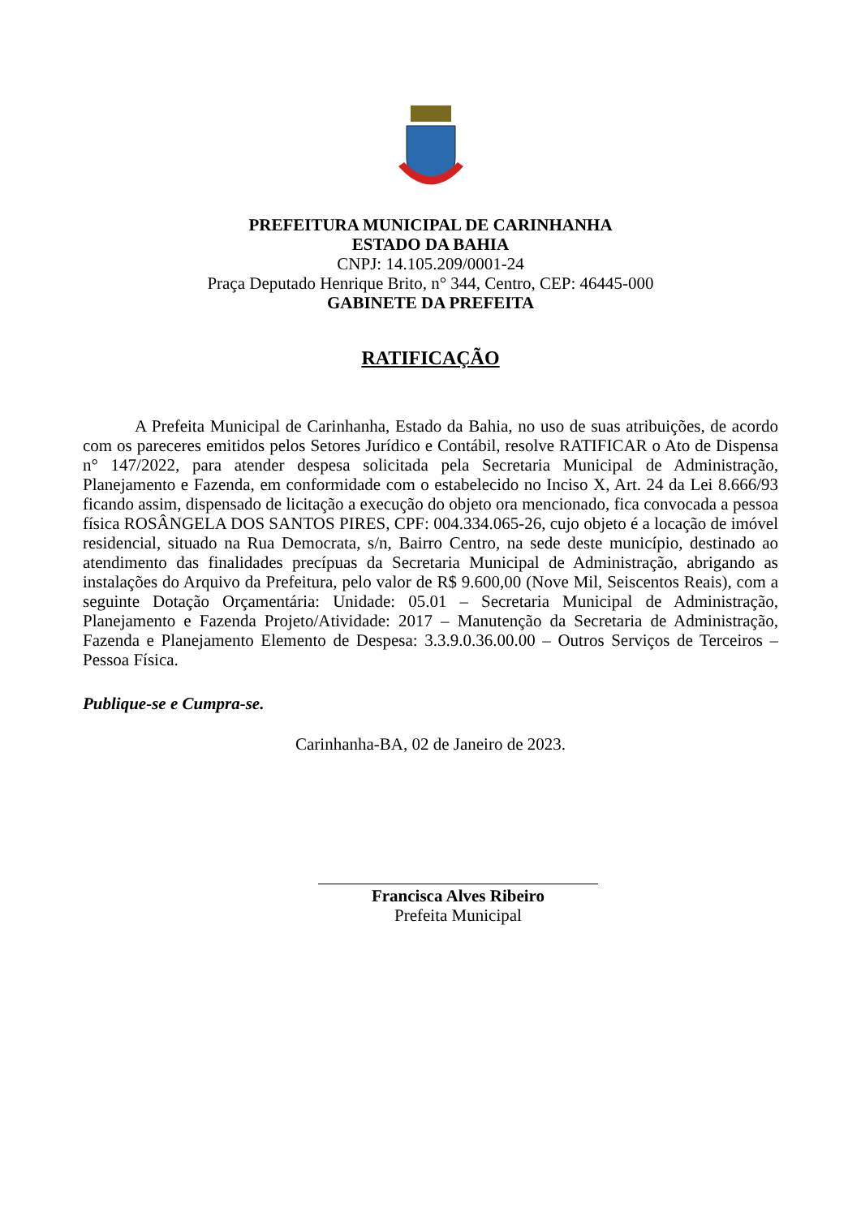PREFEITURA MUNICIPAL DE CARINHANHA
ESTADO DA BAHIA
CNPJ: 14.105.209/0001-24
Praça Deputado Henrique Brito, n° 344, Centro, CEP: 46445-000
GABINETE DA PREFEITA
RATIFICAÇÃO
A Prefeita Municipal de Carinhanha, Estado da Bahia, no uso de suas atribuições, de acordo com os pareceres emitidos pelos Setores Jurídico e Contábil, resolve RATIFICAR o Ato de Dispensa n° 147/2022, para atender despesa solicitada pela Secretaria Municipal de Administração, Planejamento e Fazenda, em conformidade com o estabelecido no Inciso X, Art. 24 da Lei 8.666/93 ficando assim, dispensado de licitação a execução do objeto ora mencionado, fica convocada a pessoa física ROSÂNGELA DOS SANTOS PIRES, CPF: 004.334.065-26, cujo objeto é a locação de imóvel residencial, situado na Rua Democrata, s/n, Bairro Centro, na sede deste município, destinado ao atendimento das finalidades precípuas da Secretaria Municipal de Administração, abrigando as instalações do Arquivo da Prefeitura, pelo valor de R$ 9.600,00 (Nove Mil, Seiscentos Reais), com a seguinte Dotação Orçamentária: Unidade: 05.01 – Secretaria Municipal de Administração, Planejamento e Fazenda Projeto/Atividade: 2017 – Manutenção da Secretaria de Administração, Fazenda e Planejamento Elemento de Despesa: 3.3.9.0.36.00.00 – Outros Serviços de Terceiros – Pessoa Física.
Publique-se e Cumpra-se.
Carinhanha-BA, 02 de Janeiro de 2023.
Francisca Alves Ribeiro
Prefeita Municipal